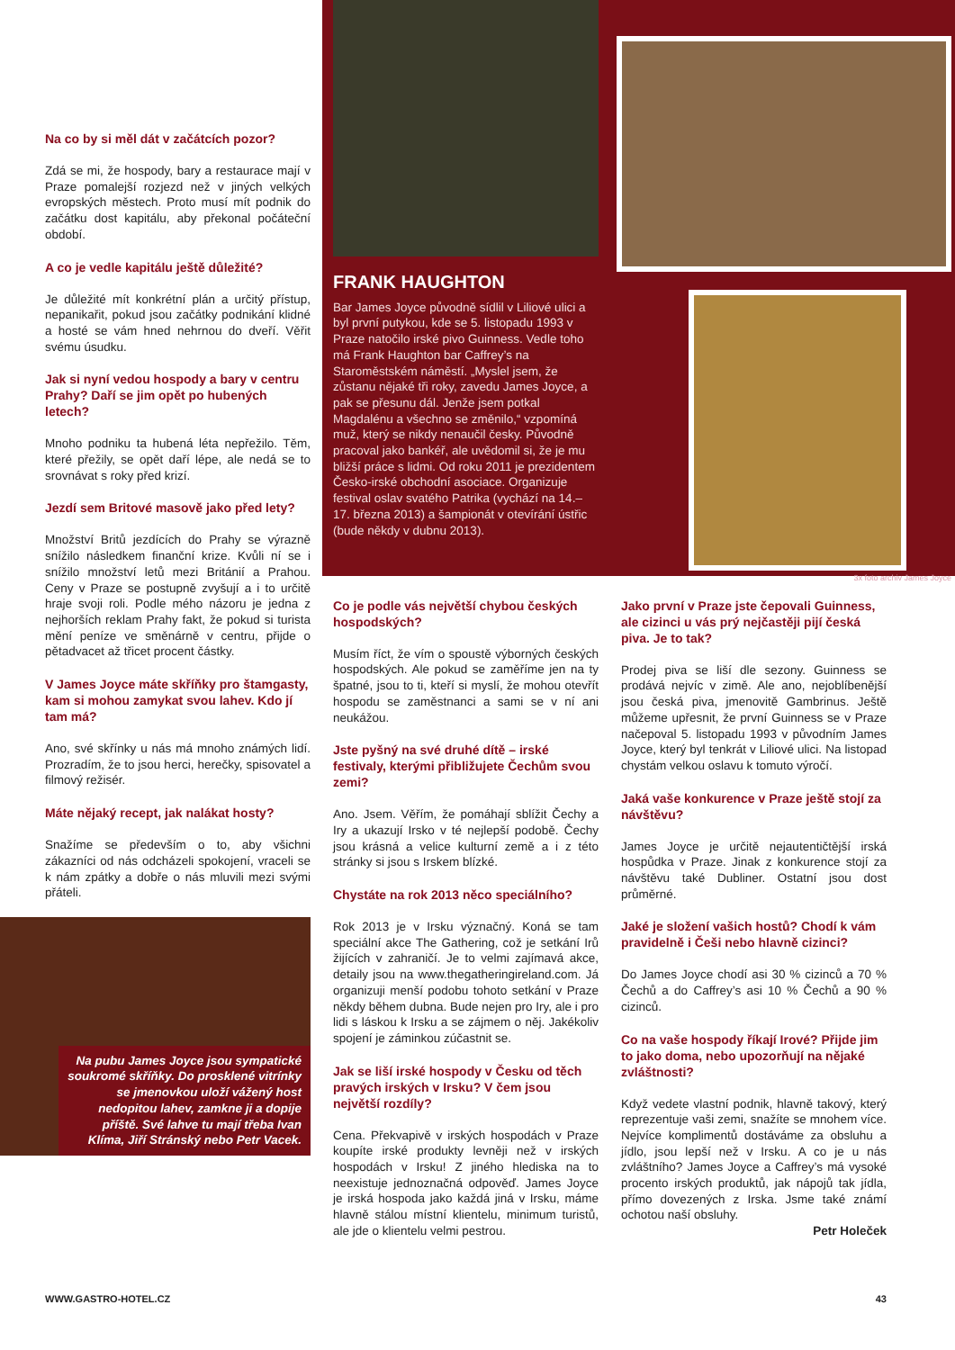Na co by si měl dát v začátcích pozor?
Zdá se mi, že hospody, bary a restaurace mají v Praze pomalejší rozjezd než v jiných velkých evropských městech. Proto musí mít podnik do začátku dost kapitálu, aby překonal počáteční období.
A co je vedle kapitálu ještě důležité?
Je důležité mít konkrétní plán a určitý přístup, nepanikařit, pokud jsou začátky podnikání klidné a hosté se vám hned nehrnou do dveří. Věřit svému úsudku.
Jak si nyní vedou hospody a bary v centru Prahy? Daří se jim opět po hubených letech?
Mnoho podniku ta hubená léta nepřežilo. Těm, které přežily, se opět daří lépe, ale nedá se to srovnávat s roky před krizí.
Jezdí sem Britové masově jako před lety?
Množství Britů jezdících do Prahy se výrazně snížilo následkem finanční krize. Kvůli ní se i snížilo množství letů mezi Británií a Prahou. Ceny v Praze se postupně zvyšují a i to určitě hraje svoji roli. Podle mého názoru je jedna z nejhorších reklam Prahy fakt, že pokud si turista mění peníze ve směnárně v centru, přijde o pětadvacet až třicet procent částky.
V James Joyce máte skříňky pro štamgasty, kam si mohou zamykat svou lahev. Kdo jí tam má?
Ano, své skřínky u nás má mnoho známých lidí. Prozradím, že to jsou herci, herečky, spisovatel a filmový režisér.
Máte nějaký recept, jak nalákat hosty?
Snažíme se především o to, aby všichni zákazníci od nás odcházeli spokojení, vraceli se k nám zpátky a dobře o nás mluvili mezi svými přáteli.
Na pubu James Joyce jsou sympatické soukromé skříňky. Do prosklené vitrínky se jmenovkou uloží vážený host nedopitou lahev, zamkne ji a dopije příště. Své lahve tu mají třeba Ivan Klíma, Jiří Stránský nebo Petr Vacek.
FRANK HAUGHTON
Bar James Joyce původně sídlil v Liliové ulici a byl první putykou, kde se 5. listopadu 1993 v Praze natočilo irské pivo Guinness. Vedle toho má Frank Haughton bar Caffrey’s na Staroměstském náměstí. „Myslel jsem, že zůstanu nějaké tři roky, zavedu James Joyce, a pak se přesunu dál. Jenže jsem potkal Magdalénu a všechno se změnilo,“ vzpomíná muž, který se nikdy nenaučil česky. Původně pracoval jako bankéř, ale uvědomil si, že je mu bližší práce s lidmi. Od roku 2011 je prezidentem Česko-irské obchodní asociace. Organizuje festival oslav svatého Patrika (vychází na 14.–17. března 2013) a šampionát v otevírání ústřic (bude někdy v dubnu 2013).
3x foto archiv James Joyce
Co je podle vás největší chybou českých hospodských?
Musím říct, že vím o spoustě výborných českých hospodských. Ale pokud se zaměříme jen na ty špatné, jsou to ti, kteří si myslí, že mohou otevřít hospodu se zaměstnanci a sami se v ní ani neukážou.
Jste pyšný na své druhé dítě – irské festivaly, kterými přibližujete Čechům svou zemi?
Ano. Jsem. Věřím, že pomáhají sblížit Čechy a Iry a ukazují Irsko v té nejlepší podobě. Čechy jsou krásná a velice kulturní země a i z této stránky si jsou s Irskem blízké.
Chystáte na rok 2013 něco speciálního?
Rok 2013 je v Irsku význačný. Koná se tam speciální akce The Gathering, což je setkání Irů žijících v zahraničí. Je to velmi zajímavá akce, detaily jsou na www.thegatheringireland.com. Já organizuji menší podobu tohoto setkání v Praze někdy během dubna. Bude nejen pro Iry, ale i pro lidi s láskou k Irsku a se zájmem o něj. Jakékoliv spojení je záminkou zúčastnit se.
Jak se liší irské hospody v Česku od těch pravých irských v Irsku? V čem jsou největší rozdíly?
Cena. Překvapivě v irských hospodách v Praze koupíte irské produkty levněji než v irských hospodách v Irsku! Z jiného hlediska na to neexistuje jednoznačná odpověď. James Joyce je irská hospoda jako každá jiná v Irsku, máme hlavně stálou místní klientelu, minimum turistů, ale jde o klientelu velmi pestrou.
Jako první v Praze jste čepovali Guinness, ale cizinci u vás prý nejčastěji pijí česká piva. Je to tak?
Prodej piva se liší dle sezony. Guinness se prodává nejvíc v zimě. Ale ano, nejoblíbenější jsou česká piva, jmenovitě Gambrinus. Ještě můžeme upřesnit, že první Guinness se v Praze načepoval 5. listopadu 1993 v původním James Joyce, který byl tenkrát v Liliové ulici. Na listopad chystám velkou oslavu k tomuto výročí.
Jaká vaše konkurence v Praze ještě stojí za návštěvu?
James Joyce je určitě nejautentičtější irská hospůdka v Praze. Jinak z konkurence stojí za návštěvu také Dubliner. Ostatní jsou dost průměrné.
Jaké je složení vašich hostů? Chodí k vám pravidelně i Češi nebo hlavně cizinci?
Do James Joyce chodí asi 30 % cizinců a 70 % Čechů a do Caffrey’s asi 10 % Čechů a 90 % cizinců.
Co na vaše hospody říkají Irové? Přijde jim to jako doma, nebo upozorňují na nějaké zvláštnosti?
Když vedete vlastní podnik, hlavně takový, který reprezentuje vaši zemi, snažíte se mnohem více. Nejvíce komplimentů dostáváme za obsluhu a jídlo, jsou lepší než v Irsku. A co je u nás zvláštního? James Joyce a Caffrey’s má vysoké procento irských produktů, jak nápojů tak jídla, přímo dovezených z Irska. Jsme také známí ochotou naší obsluhy.
Petr Holeček
WWW.GASTRO-HOTEL.CZ 43